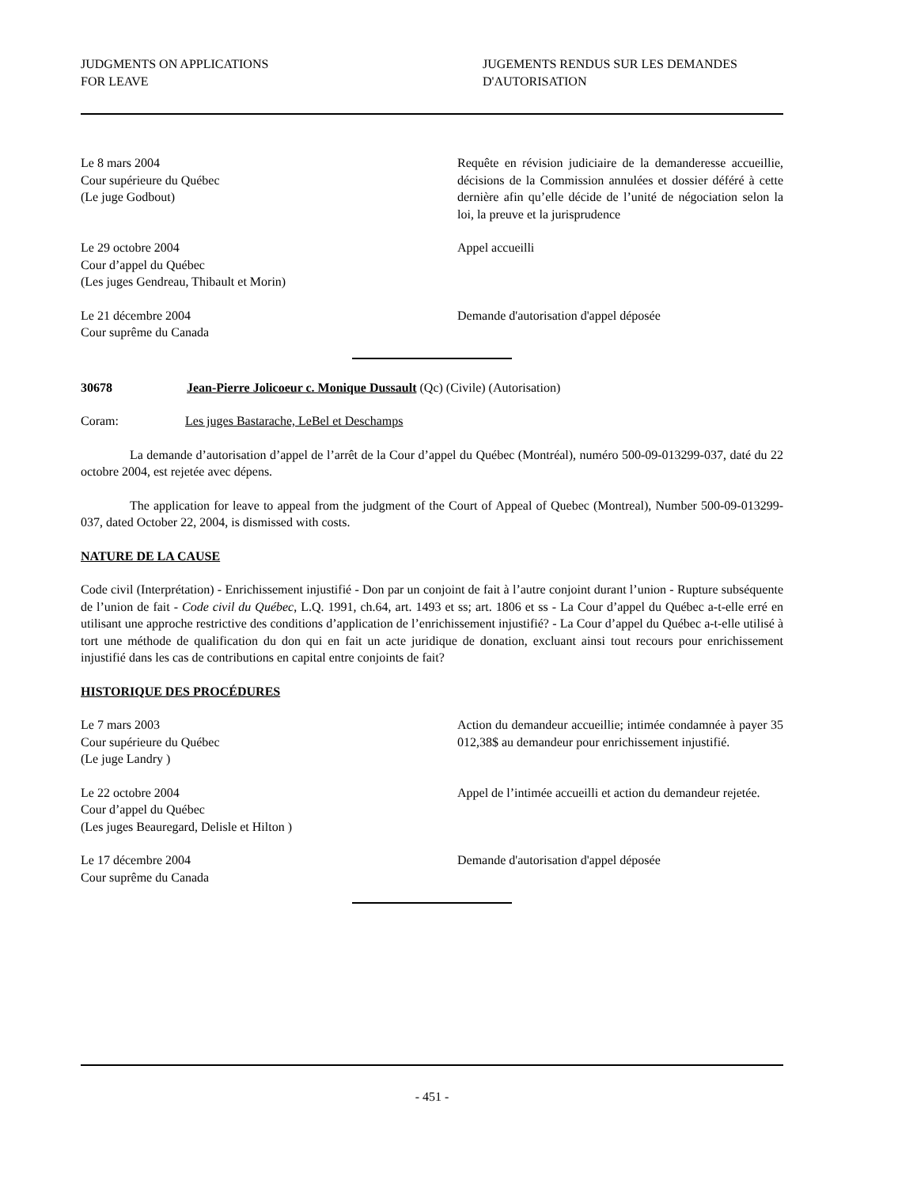JUDGMENTS ON APPLICATIONS
FOR LEAVE
JUGEMENTS RENDUS SUR LES DEMANDES
D'AUTORISATION
Le 8 mars 2004
Cour supérieure du Québec
(Le juge Godbout)
Requête en révision judiciaire de la demanderesse accueillie, décisions de la Commission annulées et dossier déféré à cette dernière afin qu’elle décide de l’unité de négociation selon la loi, la preuve et la jurisprudence
Le 29 octobre 2004
Cour d’appel du Québec
(Les juges Gendreau, Thibault et Morin)
Appel accueilli
Le 21 décembre 2004
Cour suprême du Canada
Demande d'autorisation d'appel déposée
30678 Jean-Pierre Jolicoeur c. Monique Dussault (Qc) (Civile) (Autorisation)
Coram: Les juges Bastarache, LeBel et Deschamps
La demande d’autorisation d’appel de l’arrêt de la Cour d’appel du Québec (Montréal), numéro 500-09-013299-037, daté du 22 octobre 2004, est rejetée avec dépens.
The application for leave to appeal from the judgment of the Court of Appeal of Quebec (Montreal), Number 500-09-013299-037, dated October 22, 2004, is dismissed with costs.
NATURE DE LA CAUSE
Code civil (Interprétation) - Enrichissement injustifié - Don par un conjoint de fait à l’autre conjoint durant l’union - Rupture subséquente de l’union de fait - Code civil du Québec, L.Q. 1991, ch.64, art. 1493 et ss; art. 1806 et ss - La Cour d’appel du Québec a-t-elle erré en utilisant une approche restrictive des conditions d’application de l’enrichissement injustifié? - La Cour d’appel du Québec a-t-elle utilisé à tort une méthode de qualification du don qui en fait un acte juridique de donation, excluant ainsi tout recours pour enrichissement injustifié dans les cas de contributions en capital entre conjoints de fait?
HISTORIQUE DES PROCÉDURES
Le 7 mars 2003
Cour supérieure du Québec
(Le juge Landry )
Action du demandeur accueillie; intimée condamnée à payer 35 012,38$ au demandeur pour enrichissement injustifié.
Le 22 octobre 2004
Cour d’appel du Québec
(Les juges Beauregard, Delisle et Hilton )
Appel de l’intimée accueilli et action du demandeur rejetée.
Le 17 décembre 2004
Cour suprême du Canada
Demande d'autorisation d'appel déposée
- 451 -